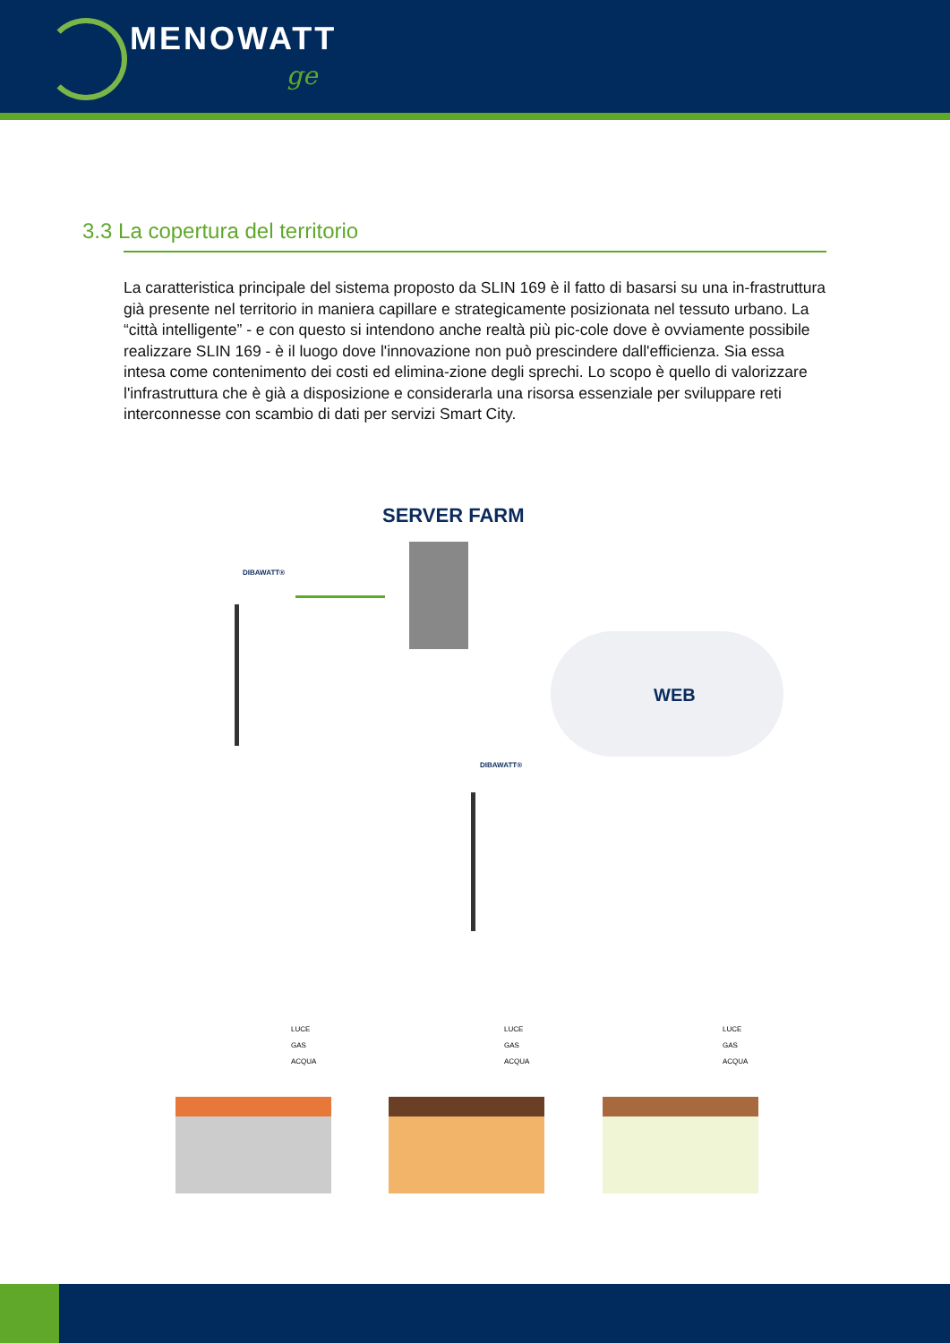MENOWATT
ge
3.3 La copertura del territorio
La caratteristica principale del sistema proposto da SLIN 169 è il fatto di basarsi su una in-frastruttura già presente nel territorio in maniera capillare e strategicamente posizionata nel tessuto urbano. La “città intelligente” - e con questo si intendono anche realtà più pic-cole dove è ovviamente possibile realizzare SLIN 169 - è il luogo dove l'innovazione non può prescindere dall'efficienza. Sia essa intesa come contenimento dei costi ed elimina-zione degli sprechi. Lo scopo è quello di valorizzare l'infrastruttura che è già a disposizione e considerarla una risorsa essenziale per sviluppare reti interconnesse con scambio di dati per servizi Smart City.
SERVER FARM
DIBAWATT®
WEB
DIBAWATT®
LUCE
GAS
ACQUA
LUCE
GAS
ACQUA
LUCE
GAS
ACQUA